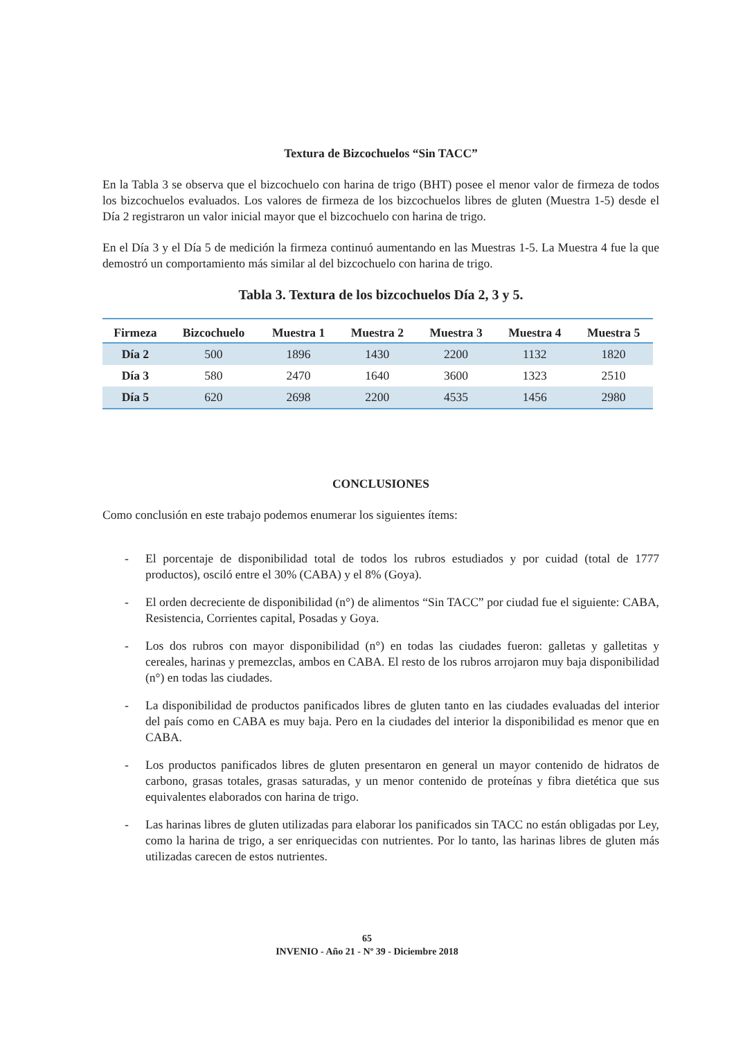Textura de Bizcochuelos “Sin TACC”
En la Tabla 3 se observa que el bizcochuelo con harina de trigo (BHT) posee el menor valor de firmeza de todos los bizcochuelos evaluados. Los valores de firmeza de los bizcochuelos libres de gluten (Muestra 1-5) desde el Día 2 registraron un valor inicial mayor que el bizcochuelo con harina de trigo.
En el Día 3 y el Día 5 de medición la firmeza continuó aumentando en las Muestras 1-5. La Muestra 4 fue la que demostró un comportamiento más similar al del bizcochuelo con harina de trigo.
Tabla 3. Textura de los bizcochuelos Día 2, 3 y 5.
| Firmeza | Bizcochuelo | Muestra 1 | Muestra 2 | Muestra 3 | Muestra 4 | Muestra 5 |
| --- | --- | --- | --- | --- | --- | --- |
| Día 2 | 500 | 1896 | 1430 | 2200 | 1132 | 1820 |
| Día 3 | 580 | 2470 | 1640 | 3600 | 1323 | 2510 |
| Día 5 | 620 | 2698 | 2200 | 4535 | 1456 | 2980 |
CONCLUSIONES
Como conclusión en este trabajo podemos enumerar los siguientes ítems:
- El porcentaje de disponibilidad total de todos los rubros estudiados y por cuidad (total de 1777 productos), osciló entre el 30% (CABA) y el 8% (Goya).
- El orden decreciente de disponibilidad (n°) de alimentos “Sin TACC” por ciudad fue el siguiente: CABA, Resistencia, Corrientes capital, Posadas y Goya.
- Los dos rubros con mayor disponibilidad (n°) en todas las ciudades fueron: galletas y galletitas y cereales, harinas y premezclas, ambos en CABA. El resto de los rubros arrojaron muy baja disponibilidad (n°) en todas las ciudades.
- La disponibilidad de productos panificados libres de gluten tanto en las ciudades evaluadas del interior del país como en CABA es muy baja. Pero en la ciudades del interior la disponibilidad es menor que en CABA.
- Los productos panificados libres de gluten presentaron en general un mayor contenido de hidratos de carbono, grasas totales, grasas saturadas, y un menor contenido de proteínas y fibra dietética que sus equivalentes elaborados con harina de trigo.
- Las harinas libres de gluten utilizadas para elaborar los panificados sin TACC no están obligadas por Ley, como la harina de trigo, a ser enriquecidas con nutrientes. Por lo tanto, las harinas libres de gluten más utilizadas carecen de estos nutrientes.
65
INVENIO - Año 21 - Nº 39 - Diciembre 2018